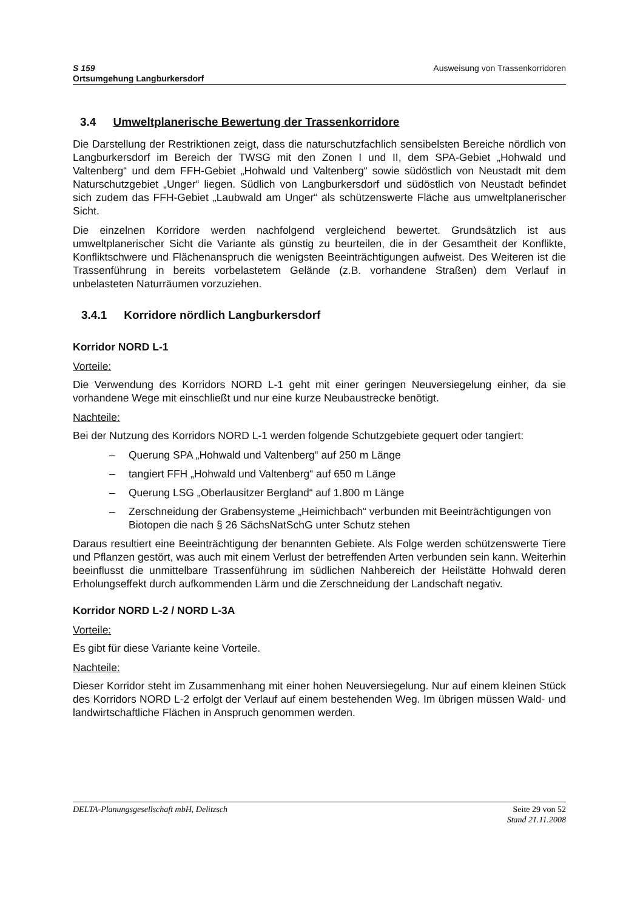S 159
Ortsumgehung Langburkersdorf
Ausweisung von Trassenkorridoren
3.4 Umweltplanerische Bewertung der Trassenkorridore
Die Darstellung der Restriktionen zeigt, dass die naturschutzfachlich sensibelsten Bereiche nördlich von Langburkersdorf im Bereich der TWSG mit den Zonen I und II, dem SPA-Gebiet „Hohwald und Valtenberg“ und dem FFH-Gebiet „Hohwald und Valtenberg“ sowie südöstlich von Neustadt mit dem Naturschutzgebiet „Unger“ liegen. Südlich von Langburkersdorf und südöstlich von Neustadt befindet sich zudem das FFH-Gebiet „Laubwald am Unger“ als schützenswerte Fläche aus umweltplanerischer Sicht.
Die einzelnen Korridore werden nachfolgend vergleichend bewertet. Grundsätzlich ist aus umweltplanerischer Sicht die Variante als günstig zu beurteilen, die in der Gesamtheit der Konflikte, Konfliktschwere und Flächenanspruch die wenigsten Beeinträchtigungen aufweist. Des Weiteren ist die Trassenführung in bereits vorbelastetem Gelände (z.B. vorhandene Straßen) dem Verlauf in unbelasteten Naturräumen vorzuziehen.
3.4.1 Korridore nördlich Langburkersdorf
Korridor NORD L-1
Vorteile:
Die Verwendung des Korridors NORD L-1 geht mit einer geringen Neuversiegelung einher, da sie vorhandene Wege mit einschließt und nur eine kurze Neubaustrecke benötigt.
Nachteile:
Bei der Nutzung des Korridors NORD L-1 werden folgende Schutzgebiete gequert oder tangiert:
– Querung SPA „Hohwald und Valtenberg“ auf 250 m Länge
– tangiert FFH „Hohwald und Valtenberg“ auf 650 m Länge
– Querung LSG „Oberlausitzer Bergland“ auf 1.800 m Länge
– Zerschneidung der Grabensysteme „Heimichbach“ verbunden mit Beeinträchtigungen von Biotopen die nach § 26 SächsNatSchG unter Schutz stehen
Daraus resultiert eine Beeinträchtigung der benannten Gebiete. Als Folge werden schützenswerte Tiere und Pflanzen gestört, was auch mit einem Verlust der betreffenden Arten verbunden sein kann. Weiterhin beeinflusst die unmittelbare Trassenführung im südlichen Nahbereich der Heilstätte Hohwald deren Erholungseffekt durch aufkommenden Lärm und die Zerschneidung der Landschaft negativ.
Korridor NORD L-2 / NORD L-3A
Vorteile:
Es gibt für diese Variante keine Vorteile.
Nachteile:
Dieser Korridor steht im Zusammenhang mit einer hohen Neuversiegelung. Nur auf einem kleinen Stück des Korridors NORD L-2 erfolgt der Verlauf auf einem bestehenden Weg. Im übrigen müssen Wald- und landwirtschaftliche Flächen in Anspruch genommen werden.
DELTA-Planungsgesellschaft mbH, Delitzsch
Seite 29 von 52
Stand 21.11.2008